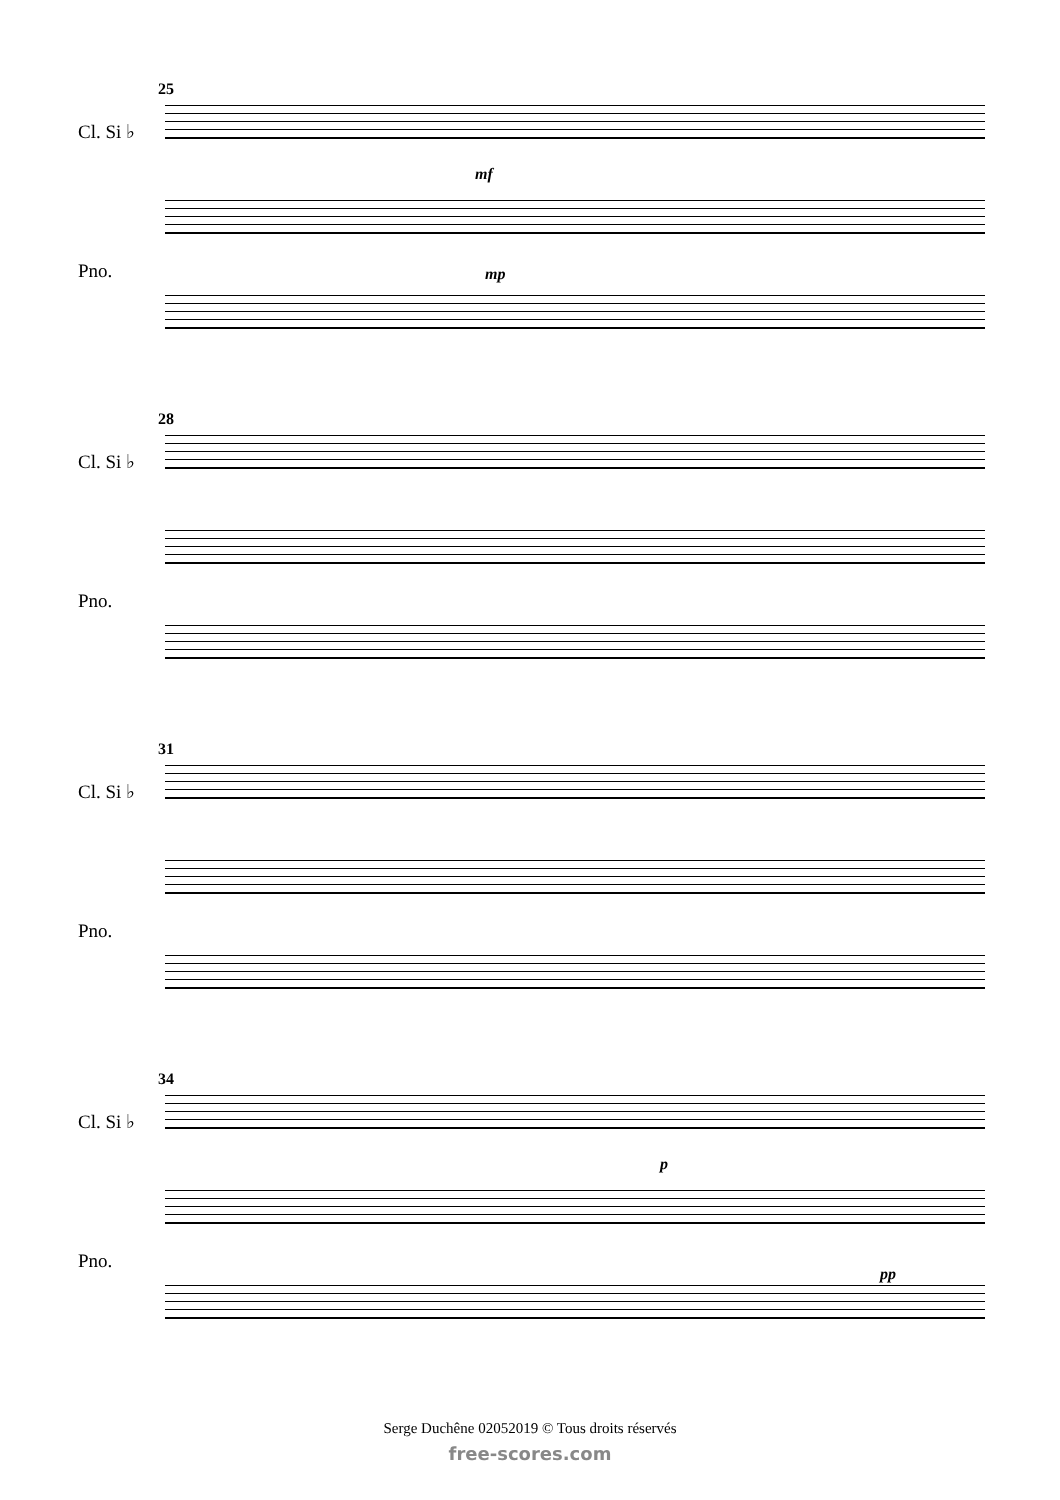25
Cl. Si ♭
mf
Pno. mp
28
Cl. Si ♭
Pno.
31
Cl. Si ♭
Pno.
34
Cl. Si ♭
p
Pno.
pp
Serge Duchêne 02052019 © Tous droits réservés
free-scores.com